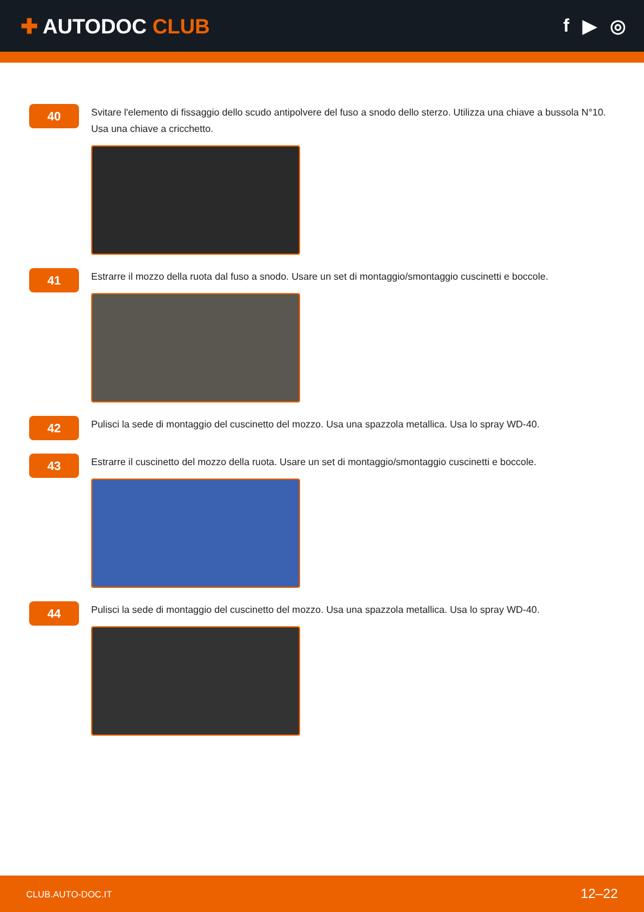✚ AUTODOC CLUB f ▶ ◎
40
Svitare l'elemento di fissaggio dello scudo antipolvere del fuso a snodo dello sterzo. Utilizza una chiave a bussola N°10. Usa una chiave a cricchetto.
41
Estrarre il mozzo della ruota dal fuso a snodo. Usare un set di montaggio/smontaggio cuscinetti e boccole.
42
Pulisci la sede di montaggio del cuscinetto del mozzo. Usa una spazzola metallica. Usa lo spray WD-40.
43
Estrarre il cuscinetto del mozzo della ruota. Usare un set di montaggio/smontaggio cuscinetti e boccole.
44
Pulisci la sede di montaggio del cuscinetto del mozzo. Usa una spazzola metallica. Usa lo spray WD-40.
CLUB.AUTO-DOC.IT 12–22